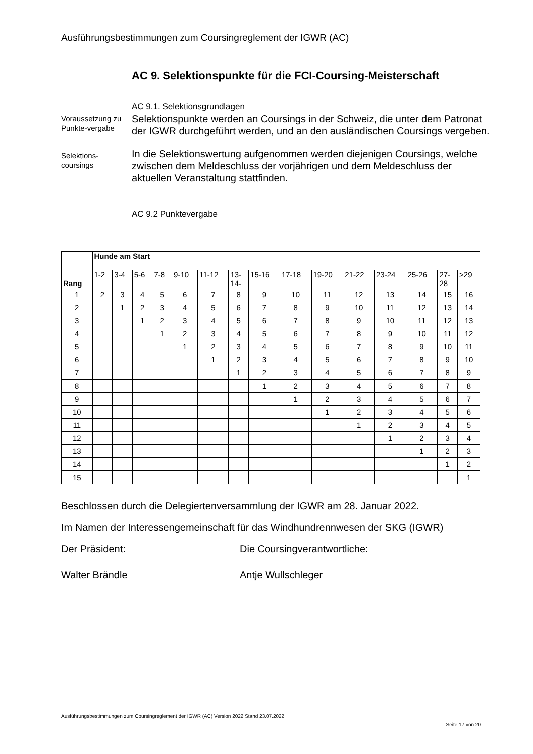Ausführungsbestimmungen zum Coursingreglement der IGWR (AC)
AC 9. Selektionspunkte für die FCI-Coursing-Meisterschaft
AC 9.1. Selektionsgrundlagen
Voraussetzung zu Punkte-vergabe
Selektionspunkte werden an Coursings in der Schweiz, die unter dem Patronat der IGWR durchgeführt werden, und an den ausländischen Coursings vergeben.
Selektions-
coursings
In die Selektionswertung aufgenommen werden diejenigen Coursings, welche zwischen dem Meldeschluss der vorjährigen und dem Meldeschluss der aktuellen Veranstaltung stattfinden.
AC 9.2 Punktevergabe
| Rang | Hunde am Start | | | | | | | | | | | | | | |
| --- | --- | --- | --- | --- | --- | --- | --- | --- | --- | --- | --- | --- | --- | --- | --- |
| | 1-2 | 3-4 | 5-6 | 7-8 | 9-10 | 11-12 | 13- 14- | 15-16 | 17-18 | 19-20 | 21-22 | 23-24 | 25-26 | 27- 28 | >29 |
| 1 | 2 | 3 | 4 | 5 | 6 | 7 | 8 | 9 | 10 | 11 | 12 | 13 | 14 | 15 | 16 |
| 2 | | 1 | 2 | 3 | 4 | 5 | 6 | 7 | 8 | 9 | 10 | 11 | 12 | 13 | 14 |
| 3 | | | 1 | 2 | 3 | 4 | 5 | 6 | 7 | 8 | 9 | 10 | 11 | 12 | 13 |
| 4 | | | | 1 | 2 | 3 | 4 | 5 | 6 | 7 | 8 | 9 | 10 | 11 | 12 |
| 5 | | | | | 1 | 2 | 3 | 4 | 5 | 6 | 7 | 8 | 9 | 10 | 11 |
| 6 | | | | | | 1 | 2 | 3 | 4 | 5 | 6 | 7 | 8 | 9 | 10 |
| 7 | | | | | | | 1 | 2 | 3 | 4 | 5 | 6 | 7 | 8 | 9 |
| 8 | | | | | | | | 1 | 2 | 3 | 4 | 5 | 6 | 7 | 8 |
| 9 | | | | | | | | | 1 | 2 | 3 | 4 | 5 | 6 | 7 |
| 10 | | | | | | | | | | 1 | 2 | 3 | 4 | 5 | 6 |
| 11 | | | | | | | | | | | 1 | 2 | 3 | 4 | 5 |
| 12 | | | | | | | | | | | | 1 | 2 | 3 | 4 |
| 13 | | | | | | | | | | | | | 1 | 2 | 3 |
| 14 | | | | | | | | | | | | | | 1 | 2 |
| 15 | | | | | | | | | | | | | | | 1 |
Beschlossen durch die Delegiertenversammlung der IGWR am 28. Januar 2022.
Im Namen der Interessengemeinschaft für das Windhundrennwesen der SKG (IGWR)
Der Präsident: Die Coursingverantwortliche:
Walter Brändle Antje Wullschleger
Ausführungsbestimmungen zum Coursingreglement der IGWR (AC) Version 2022 Stand 23.07.2022
Seite 17 von 20